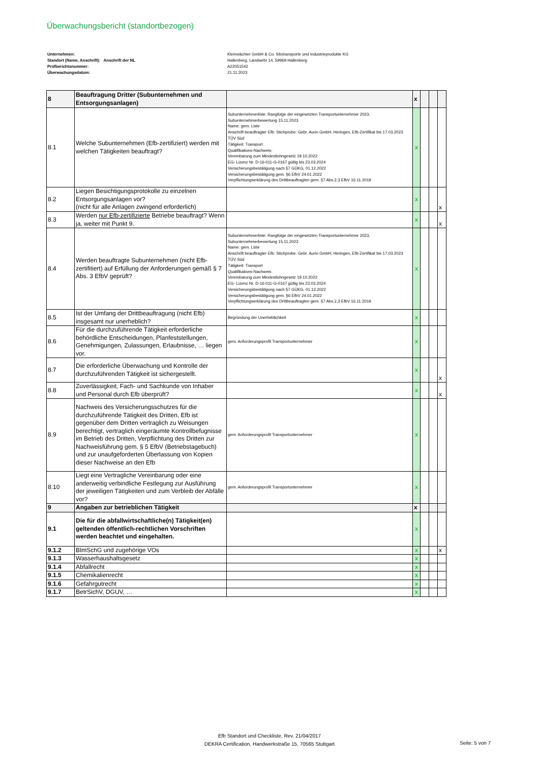Überwachungsbericht (standortbezogen)
Unternehmen: Kleinwächter GmbH & Co. Silotransporte und Industrieprodukte KG
Standort (Name, Anschrift): Anschrift der NL Hallenberg, Landwehr 14, 59969 Hallenberg
Prüfberichtsnummer: A22051542
Überwachungsdatum: 21.11.2023
| 8 | Beauftragung Dritter (Subunternehmen und Entsorgungsanlagen) | | x | | | |
| 8.1 | Welche Subunternehmen (Efb-zertifiziert) werden mit welchen Tätigkeiten beauftragt? | Subunternehmerliste: Rangfolge der eingesetzten Transportunternehmer 2023, Subunternehmerbewertung 15.11.2023 Name: gem. Liste Anschrift beauftragter Efb: Stichprobe: Gebr. Aurin GmbH, Heringen, Efb-Zertifikat bis 17.03.2023 TÜV Süd Tätigkeit: Transport Qualifikations-Nachweis: Vereinbarung zum Mindestlohngesetz 19.10.2022 EG- Lizenz Nr. D-16-011-G-0167 gültig bis 23.03.2024 Versicherungsbestätigung nach §7 GÜKG, 01.12.2022 Versicherungsbestätigung gem. §6 EfbV 24.01.2022 Verpflichtungserklärung des Drittbeauftragten gem. §7 Abs.2,3 EfbV 16.11.2019 | x | | | |
| 8.2 | Liegen Besichtigungsprotokolle zu einzelnen Entsorgungsanlagen vor? (nicht für alle Anlagen zwingend erforderlich) | | x | | | x |
| 8.3 | Werden nur Efb-zertifizierte Betriebe beauftragt? Wenn ja, weiter mit Punkt 9. | | x | | | x |
| 8.4 | Werden beauftragte Subunternehmen (nicht Efb-zertifitiert) auf Erfüllung der Anforderungen gemäß § 7 Abs. 3 EfbV geprüft? | Subunternehmerliste: Rangfolge der eingesetzten Transportunternehmer 2023, Subunternehmerbewertung 15.11.2023 Name: gem. Liste Anschrift beauftragter Efb: Stichprobe: Gebr. Aurin GmbH, Heringen, Efb-Zertifikat bis 17.03.2023 TÜV Süd Tätigkeit: Transport Qualifikations-Nachweis: Vereinbarung zum Mindestlohngesetz 19.10.2022 EG- Lizenz Nr. D-16-011-G-0167 gültig bis 23.03.2024 Versicherungsbestätigung nach §7 GÜKG, 01.12.2022 Versicherungsbestätigung gem. §6 EfbV 24.01.2022 Verpflichtungserklärung des Drittbeauftragten gem. §7 Abs.2,3 EfbV 16.11.2019 | x | | | |
| 8.5 | Ist der Umfang der Drittbeauftragung (nicht Efb) insgesamt nur unerheblich? | Begründung der Unerheblichkeit | x | | | |
| 8.6 | Für die durchzuführende Tätigkeit erforderliche behördliche Entscheidungen, Planfeststellungen, Genehmigungen, Zulassungen, Erlaubnisse, … liegen vor. | gem. Anforderungsprofil Transportunternehmer | x | | | |
| 8.7 | Die erforderliche Überwachung und Kontrolle der durchzuführenden Tätigkeit ist sichergestellt. | | x | | | x |
| 8.8 | Zuverlässigkeit, Fach- und Sachkunde von Inhaber und Personal durch Efb überprüft? | | x | | | x |
| 8.9 | Nachweis des Versicherungsschutzes für die durchzuführende Tätigkeit des Dritten, Efb ist gegenüber dem Dritten vertraglich zu Weisungen berechtigt, vertraglich eingeräumte Kontrollbefugnisse im Betrieb des Dritten, Verpflichtung des Dritten zur Nachweisführung gem. § 5 EfbV (Betriebstagebuch) und zur unaufgeforderten Überlassung von Kopien dieser Nachweise an den Efb | gem. Anforderungsprofil Transportunternehmer | x | | | |
| 8.10 | Liegt eine Vertragliche Vereinbarung oder eine anderweitig verbindliche Festlegung zur Ausführung der jeweiligen Tätigkeiten und zum Verbleib der Abfälle vor? | gem. Anforderungsprofil Transportunternehmer | x | | | |
| 9 | Angaben zur betrieblichen Tätigkeit | | x | | | |
| 9.1 | Die für die abfallwirtschaftliche(n) Tätigkeit(en) geltenden öffentlich-rechtlichen Vorschriften werden beachtet und eingehalten. | | x | | | |
| 9.1.2 | BImSchG und zugehörige VOs | | x | | | x |
| 9.1.3 | Wasserhaushaltsgesetz | | x | | | |
| 9.1.4 | Abfallrecht | | x | | | |
| 9.1.5 | Chemikalienrecht | | x | | | |
| 9.1.6 | Gefahrgutrecht | | x | | | |
| 9.1.7 | BetrSichV, DGUV, … | | x | | | |
Efb Standort und Checkliste, Rev. 21/04/2017
DEKRA Certification, Handwerkstraße 15, 70565 Stuttgart
Seite: 5 von 7